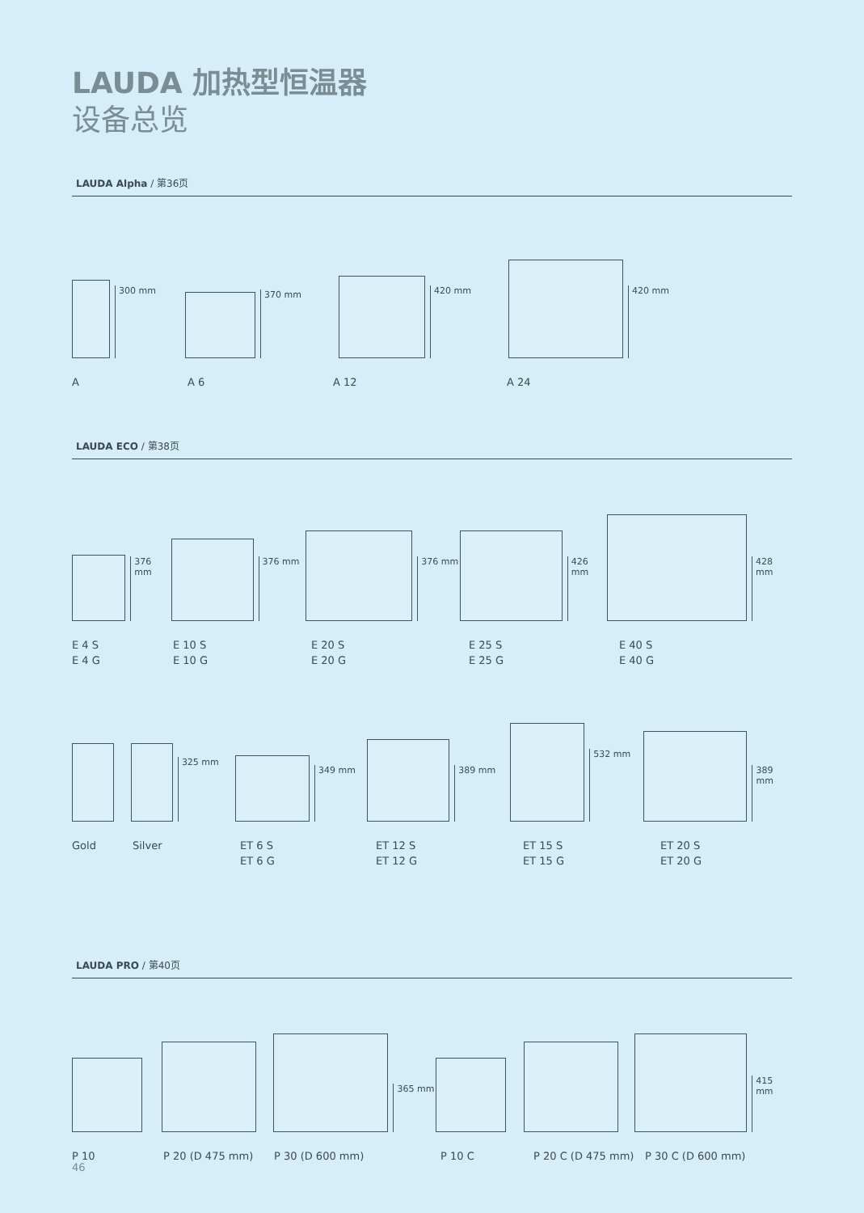LAUDA 加热型恒温器
设备总览
LAUDA Alpha / 第36页
300 mm
370 mm
420 mm
420 mm
A A 6 A 12 A 24
LAUDA ECO / 第38页
376 mm
376 mm
376 mm
426 mm
428 mm
E 4 S
E 4 G
E 10 S
E 10 G
E 20 S
E 20 G
E 25 S
E 25 G
E 40 S
E 40 G
325 mm
349 mm
389 mm
532 mm
389 mm
Gold Silver ET 6 S
ET 6 G
ET 12 S
ET 12 G
ET 15 S
ET 15 G
ET 20 S
ET 20 G
LAUDA PRO / 第40页
365 mm
415 mm
P 10 P 20 (D 475 mm) P 30 (D 600 mm) P 10 C P 20 C (D 475 mm) P 30 C (D 600 mm)
46